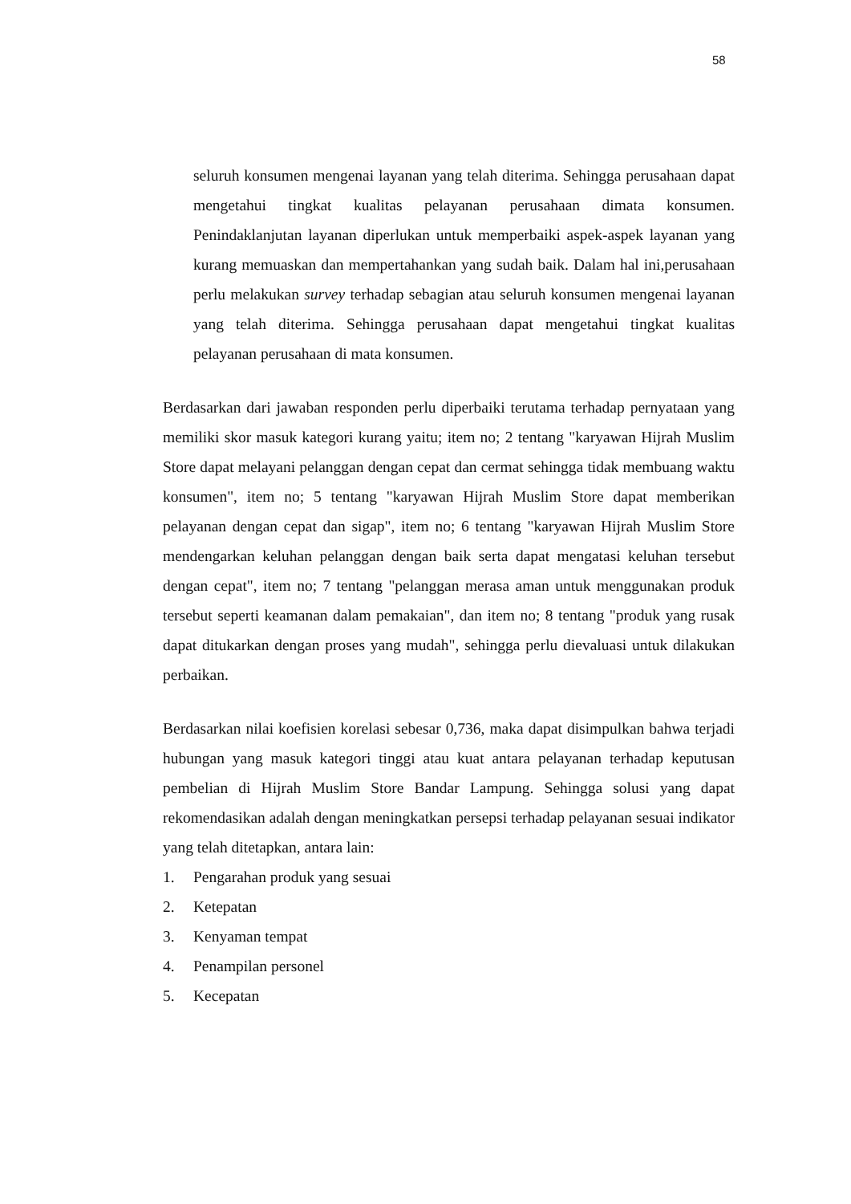58
seluruh konsumen mengenai layanan yang telah diterima. Sehingga perusahaan dapat mengetahui tingkat kualitas pelayanan perusahaan dimata konsumen. Penindaklanjutan layanan diperlukan untuk memperbaiki aspek-aspek layanan yang kurang memuaskan dan mempertahankan yang sudah baik. Dalam hal ini,perusahaan perlu melakukan survey terhadap sebagian atau seluruh konsumen mengenai layanan yang telah diterima. Sehingga perusahaan dapat mengetahui tingkat kualitas pelayanan perusahaan di mata konsumen.
Berdasarkan dari jawaban responden perlu diperbaiki terutama terhadap pernyataan yang memiliki skor masuk kategori kurang yaitu; item no; 2 tentang "karyawan Hijrah Muslim Store dapat melayani pelanggan dengan cepat dan cermat sehingga tidak membuang waktu konsumen", item no; 5 tentang "karyawan Hijrah Muslim Store dapat memberikan pelayanan dengan cepat dan sigap", item no; 6 tentang "karyawan Hijrah Muslim Store mendengarkan keluhan pelanggan dengan baik serta dapat mengatasi keluhan tersebut dengan cepat", item no; 7 tentang "pelanggan merasa aman untuk menggunakan produk tersebut seperti keamanan dalam pemakaian", dan item no; 8 tentang "produk yang rusak dapat ditukarkan dengan proses yang mudah", sehingga perlu dievaluasi untuk dilakukan perbaikan.
Berdasarkan nilai koefisien korelasi sebesar 0,736, maka dapat disimpulkan bahwa terjadi hubungan yang masuk kategori tinggi atau kuat antara pelayanan terhadap keputusan pembelian di Hijrah Muslim Store Bandar Lampung. Sehingga solusi yang dapat rekomendasikan adalah dengan meningkatkan persepsi terhadap pelayanan sesuai indikator yang telah ditetapkan, antara lain:
1. Pengarahan produk yang sesuai
2. Ketepatan
3. Kenyaman tempat
4. Penampilan personel
5. Kecepatan